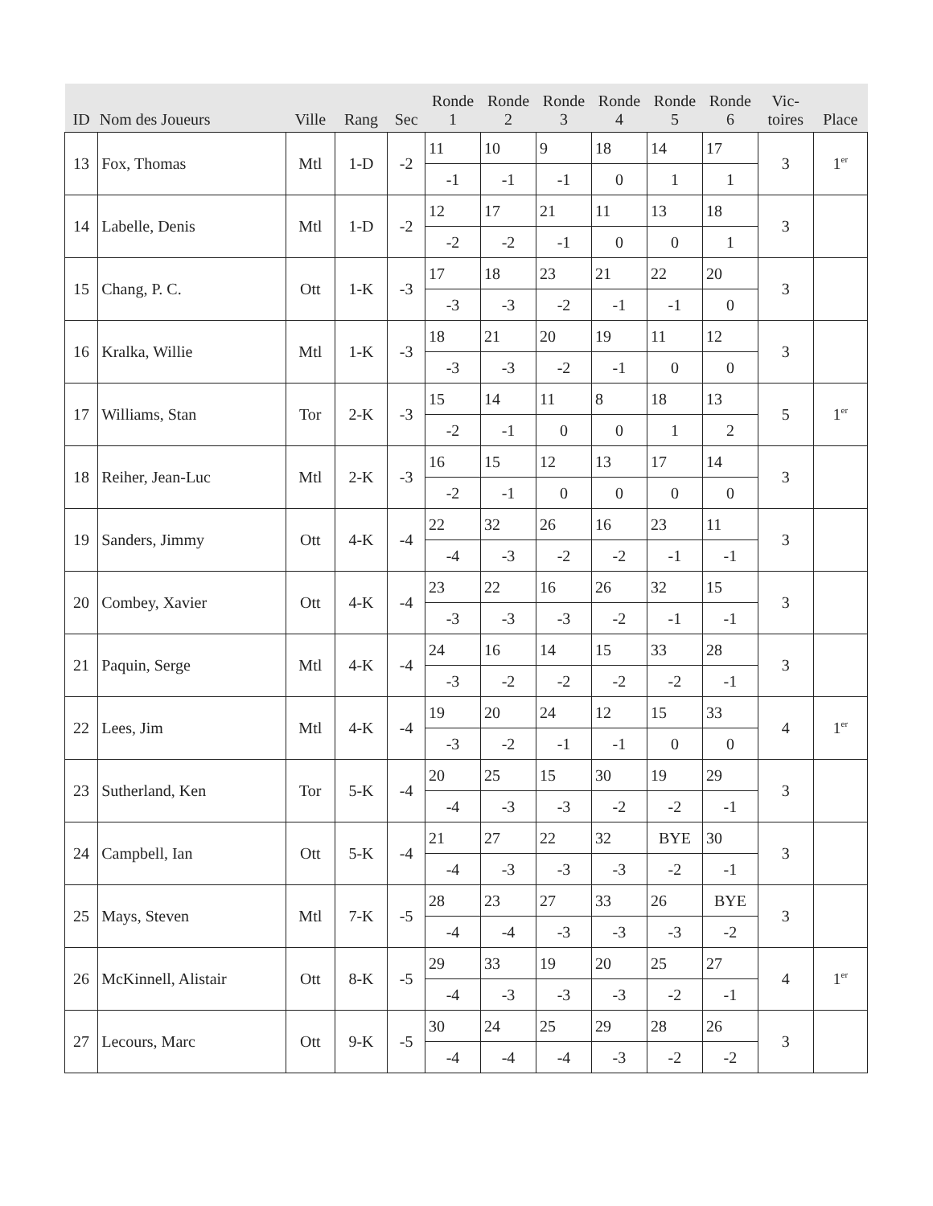| ID | Nom des Joueurs | Ville | Rang | Sec | Ronde 1 | | Ronde 2 | | Ronde 3 | | Ronde 4 | | Ronde 5 | | Ronde 6 | | Vic- toires | Place |
| --- | --- | --- | --- | --- | --- | --- | --- | --- | --- | --- | --- | --- | --- | --- | --- | --- | --- | --- |
| 13 | Fox, Thomas | Mtl | 1-D | -2 | 11 | | 10 | | 9 | | 18 | | 14 | | 17 | | 3 | 1<sup>er</sup> |
| | | | | | -1 | | -1 | | -1 | | 0 | | 1 | | 1 | | | |
| 14 | Labelle, Denis | Mtl | 1-D | -2 | 12 | | 17 | | 21 | | 11 | | 13 | | 18 | | 3 | |
| | | | | | -2 | | -2 | | -1 | | 0 | | 0 | | 1 | | | |
| 15 | Chang, P. C. | Ott | 1-K | -3 | 17 | | 18 | | 23 | | 21 | | 22 | | 20 | | 3 | |
| | | | | | -3 | | -3 | | -2 | | -1 | | -1 | | 0 | | | |
| 16 | Kralka, Willie | Mtl | 1-K | -3 | 18 | | 21 | | 20 | | 19 | | 11 | | 12 | | 3 | |
| | | | | | -3 | | -3 | | -2 | | -1 | | 0 | | 0 | | | |
| 17 | Williams, Stan | Tor | 2-K | -3 | 15 | | 14 | | 11 | | 8 | | 18 | | 13 | | 5 | 1<sup>er</sup> |
| | | | | | -2 | | -1 | | 0 | | 0 | | 1 | | 2 | | | |
| 18 | Reiher, Jean-Luc | Mtl | 2-K | -3 | 16 | | 15 | | 12 | | 13 | | 17 | | 14 | | 3 | |
| | | | | | -2 | | -1 | | 0 | | 0 | | 0 | | 0 | | | |
| 19 | Sanders, Jimmy | Ott | 4-K | -4 | 22 | | 32 | | 26 | | 16 | | 23 | | 11 | | 3 | |
| | | | | | -4 | | -3 | | -2 | | -2 | | -1 | | -1 | | | |
| 20 | Combey, Xavier | Ott | 4-K | -4 | 23 | | 22 | | 16 | | 26 | | 32 | | 15 | | 3 | |
| | | | | | -3 | | -3 | | -3 | | -2 | | -1 | | -1 | | | |
| 21 | Paquin, Serge | Mtl | 4-K | -4 | 24 | | 16 | | 14 | | 15 | | 33 | | 28 | | 3 | |
| | | | | | -3 | | -2 | | -2 | | -2 | | -2 | | -1 | | | |
| 22 | Lees, Jim | Mtl | 4-K | -4 | 19 | | 20 | | 24 | | 12 | | 15 | | 33 | | 4 | 1<sup>er</sup> |
| | | | | | -3 | | -2 | | -1 | | -1 | | 0 | | 0 | | | |
| 23 | Sutherland, Ken | Tor | 5-K | -4 | 20 | | 25 | | 15 | | 30 | | 19 | | 29 | | 3 | |
| | | | | | -4 | | -3 | | -3 | | -2 | | -2 | | -1 | | | |
| 24 | Campbell, Ian | Ott | 5-K | -4 | 21 | | 27 | | 22 | | 32 | | BYE | | 30 | | 3 | |
| | | | | | -4 | | -3 | | -3 | | -3 | | -2 | | -1 | | | |
| 25 | Mays, Steven | Mtl | 7-K | -5 | 28 | | 23 | | 27 | | 33 | | 26 | | BYE | | 3 | |
| | | | | | -4 | | -4 | | -3 | | -3 | | -3 | | -2 | | | |
| 26 | McKinnell, Alistair | Ott | 8-K | -5 | 29 | | 33 | | 19 | | 20 | | 25 | | 27 | | 4 | 1<sup>er</sup> |
| | | | | | -4 | | -3 | | -3 | | -3 | | -2 | | -1 | | | |
| 27 | Lecours, Marc | Ott | 9-K | -5 | 30 | | 24 | | 25 | | 29 | | 28 | | 26 | | 3 | |
| | | | | | -4 | | -4 | | -4 | | -3 | | -2 | | -2 | | | |